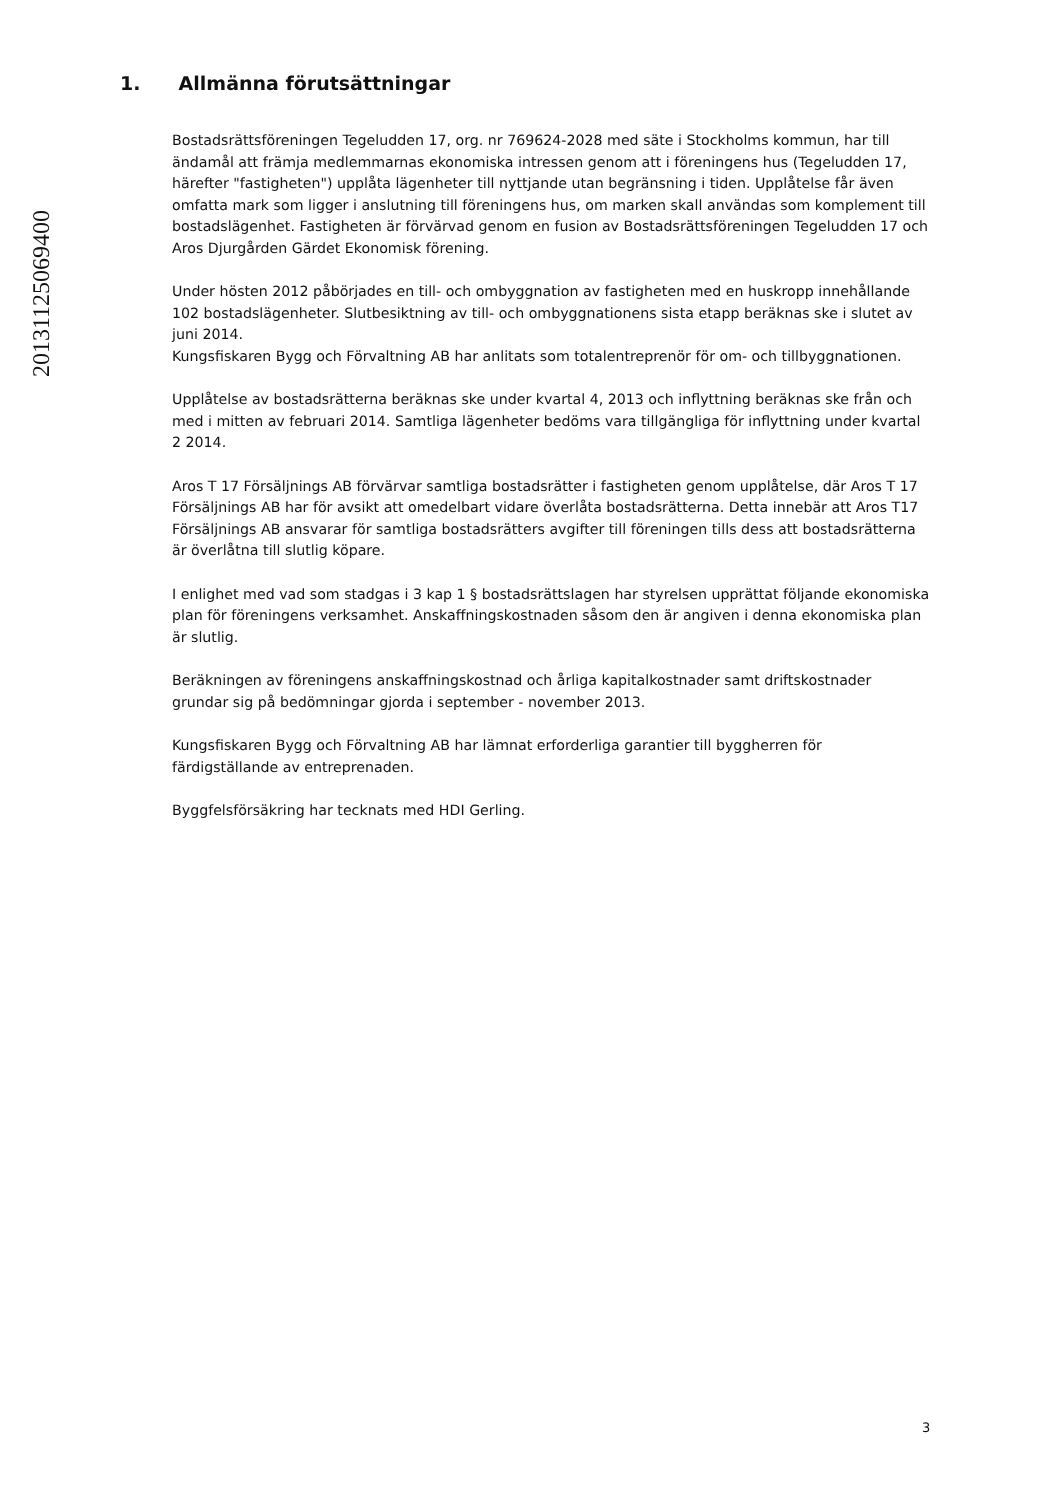20131125069400
1. Allmänna förutsättningar
Bostadsrättsföreningen Tegeludden 17, org. nr 769624-2028 med säte i Stockholms kommun, har till ändamål att främja medlemmarnas ekonomiska intressen genom att i föreningens hus (Tegeludden 17, härefter "fastigheten") upplåta lägenheter till nyttjande utan begränsning i tiden. Upplåtelse får även omfatta mark som ligger i anslutning till föreningens hus, om marken skall användas som komplement till bostadslägenhet. Fastigheten är förvärvad genom en fusion av Bostadsrättsföreningen Tegeludden 17 och Aros Djurgården Gärdet Ekonomisk förening.
Under hösten 2012 påbörjades en till- och ombyggnation av fastigheten med en huskropp innehållande 102 bostadslägenheter. Slutbesiktning av till- och ombyggnationens sista etapp beräknas ske i slutet av juni 2014.
Kungsfiskaren Bygg och Förvaltning AB har anlitats som totalentreprenör för om- och tillbyggnationen.
Upplåtelse av bostadsrätterna beräknas ske under kvartal 4, 2013 och inflyttning beräknas ske från och med i mitten av februari 2014. Samtliga lägenheter bedöms vara tillgängliga för inflyttning under kvartal 2 2014.
Aros T 17 Försäljnings AB förvärvar samtliga bostadsrätter i fastigheten genom upplåtelse, där Aros T 17 Försäljnings AB har för avsikt att omedelbart vidare överlåta bostadsrätterna. Detta innebär att Aros T17 Försäljnings AB ansvarar för samtliga bostadsrätters avgifter till föreningen tills dess att bostadsrätterna är överlåtna till slutlig köpare.
I enlighet med vad som stadgas i 3 kap 1 § bostadsrättslagen har styrelsen upprättat följande ekonomiska plan för föreningens verksamhet. Anskaffningskostnaden såsom den är angiven i denna ekonomiska plan är slutlig.
Beräkningen av föreningens anskaffningskostnad och årliga kapitalkostnader samt driftskostnader grundar sig på bedömningar gjorda i september - november 2013.
Kungsfiskaren Bygg och Förvaltning AB har lämnat erforderliga garantier till byggherren för färdigställande av entreprenaden.
Byggfelsförsäkring har tecknats med HDI Gerling.
3